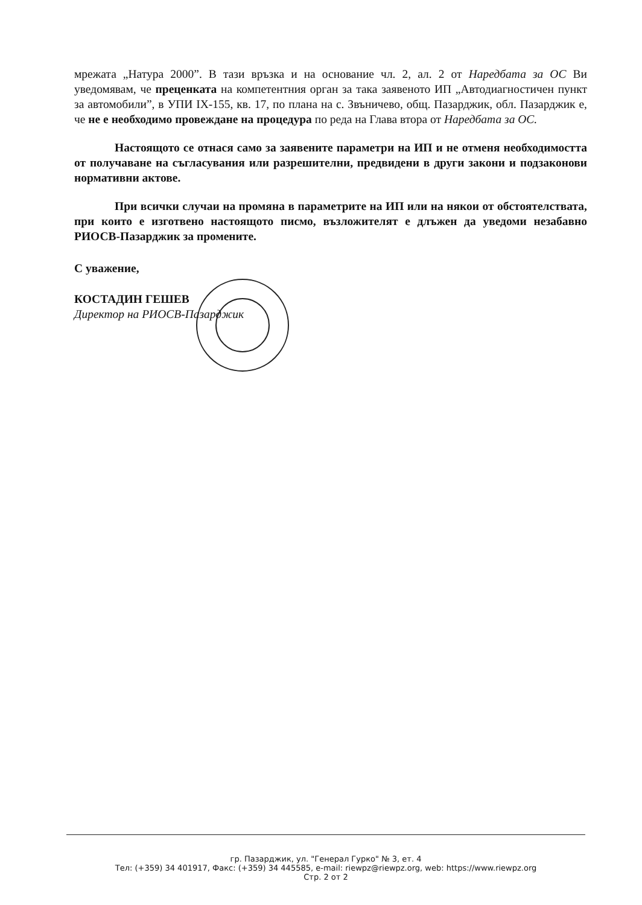мрежата „Натура 2000”. В тази връзка и на основание чл. 2, ал. 2 от Наредбата за ОС Ви уведомявам, че преценката на компетентния орган за така заявеното ИП „Автодиагностичен пункт за автомобили”, в УПИ IX-155, кв. 17, по плана на с. Звъничево, общ. Пазарджик, обл. Пазарджик е, че не е необходимо провеждане на процедура по реда на Глава втора от Наредбата за ОС.
Настоящото се отнася само за заявените параметри на ИП и не отменя необходимостта от получаване на съгласувания или разрешителни, предвидени в други закони и подзаконови нормативни актове.
При всички случаи на промяна в параметрите на ИП или на някои от обстоятелствата, при които е изготвено настоящото писмо, възложителят е длъжен да уведоми незабавно РИОСВ-Пазарджик за промените.
С уважение,
КОСТАДИН ГЕШЕВ
Директор на РИОСВ-Пазарджик
гр. Пазарджик, ул. "Генерал Гурко" № 3, ет. 4
Тел: (+359) 34 401917, Факс: (+359) 34 445585, e-mail: riewpz@riewpz.org, web: https://www.riewpz.org
Стр. 2 от 2